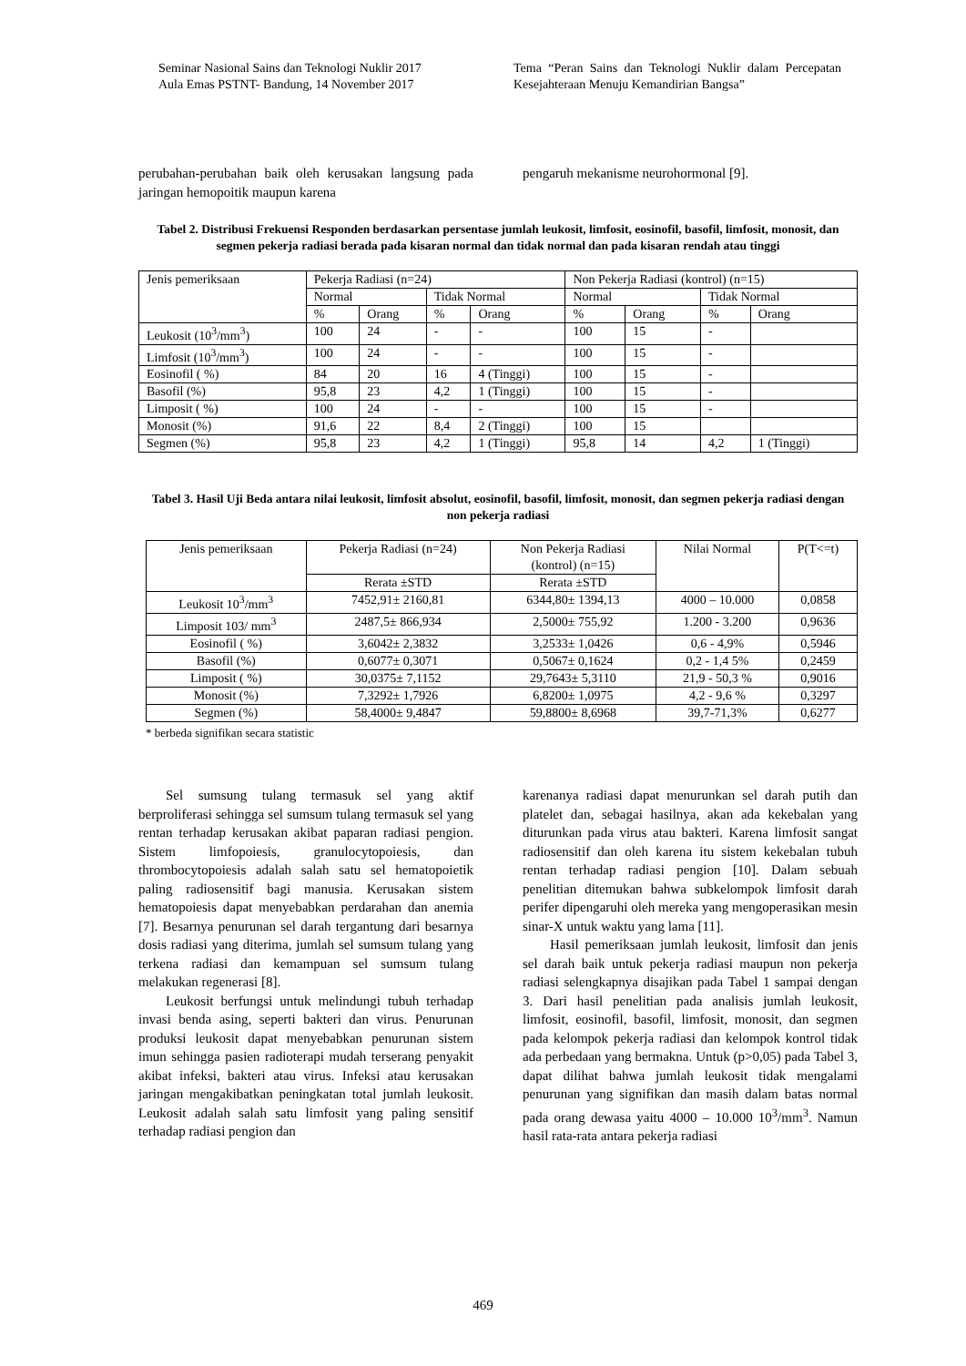Seminar Nasional Sains dan Teknologi Nuklir 2017
Aula Emas PSTNT- Bandung, 14 November 2017
Tema “Peran Sains dan Teknologi Nuklir dalam Percepatan Kesejahteraan Menuju Kemandirian Bangsa”
perubahan-perubahan baik oleh kerusakan langsung pada jaringan hemopoitik maupun karena
pengaruh mekanisme neurohormonal [9].
Tabel 2. Distribusi Frekuensi Responden berdasarkan persentase jumlah leukosit, limfosit, eosinofil, basofil, limfosit, monosit, dan segmen pekerja radiasi berada pada kisaran normal dan tidak normal dan pada kisaran rendah atau tinggi
| Jenis pemeriksaan | Pekerja Radiasi (n=24) | | | | Non Pekerja Radiasi (kontrol) (n=15) | | | |
| --- | --- | --- | --- | --- | --- | --- | --- | --- |
| | Normal | | Tidak Normal | | Normal | | Tidak Normal | |
| | % | Orang | % | Orang | % | Orang | % | Orang |
| Leukosit (10<sup>3</sup>/mm<sup>3</sup>) | 100 | 24 | - | - | 100 | 15 | - | |
| Limfosit (10<sup>3</sup>/mm<sup>3</sup>) | 100 | 24 | - | - | 100 | 15 | - | |
| Eosinofil ( %) | 84 | 20 | 16 | 4 (Tinggi) | 100 | 15 | - | |
| Basofil (%) | 95,8 | 23 | 4,2 | 1 (Tinggi) | 100 | 15 | - | |
| Limposit ( %) | 100 | 24 | - | - | 100 | 15 | - | |
| Monosit (%) | 91,6 | 22 | 8,4 | 2 (Tinggi) | 100 | 15 | | |
| Segmen (%) | 95,8 | 23 | 4,2 | 1 (Tinggi) | 95,8 | 14 | 4,2 | 1 (Tinggi) |
Tabel 3. Hasil Uji Beda antara nilai leukosit, limfosit absolut, eosinofil, basofil, limfosit, monosit, dan segmen pekerja radiasi dengan non pekerja radiasi
| Jenis pemeriksaan | Pekerja Radiasi (n=24) | Non Pekerja Radiasi (kontrol) (n=15) | Nilai Normal | P(T<=t) |
| --- | --- | --- | --- | --- |
| | Rerata ±STD | Rerata ±STD | | |
| Leukosit 10<sup>3</sup>/mm<sup>3</sup> | 7452,91± 2160,81 | 6344,80± 1394,13 | 4000 – 10.000 | 0,0858 |
| Limposit 103/ mm<sup>3</sup> | 2487,5± 866,934 | 2,5000± 755,92 | 1.200 - 3.200 | 0,9636 |
| Eosinofil ( %) | 3,6042± 2,3832 | 3,2533± 1,0426 | 0,6 - 4,9% | 0,5946 |
| Basofil (%) | 0,6077± 0,3071 | 0,5067± 0,1624 | 0,2 - 1,4 5% | 0,2459 |
| Limposit ( %) | 30,0375± 7,1152 | 29,7643± 5,3110 | 21,9 - 50,3 % | 0,9016 |
| Monosit (%) | 7,3292± 1,7926 | 6,8200± 1,0975 | 4,2 - 9,6 % | 0,3297 |
| Segmen (%) | 58,4000± 9,4847 | 59,8800± 8,6968 | 39,7-71,3% | 0,6277 |
* berbeda signifikan secara statistic
Sel sumsung tulang termasuk sel yang aktif berproliferasi sehingga sel sumsum tulang termasuk sel yang rentan terhadap kerusakan akibat paparan radiasi pengion. Sistem limfopoiesis, granulocytopoiesis, dan thrombocytopoiesis adalah salah satu sel hematopoietik paling radiosensitif bagi manusia. Kerusakan sistem hematopoiesis dapat menyebabkan perdarahan dan anemia [7]. Besarnya penurunan sel darah tergantung dari besarnya dosis radiasi yang diterima, jumlah sel sumsum tulang yang terkena radiasi dan kemampuan sel sumsum tulang melakukan regenerasi [8].
Leukosit berfungsi untuk melindungi tubuh terhadap invasi benda asing, seperti bakteri dan virus. Penurunan produksi leukosit dapat menyebabkan penurunan sistem imun sehingga pasien radioterapi mudah terserang penyakit akibat infeksi, bakteri atau virus. Infeksi atau kerusakan jaringan mengakibatkan peningkatan total jumlah leukosit. Leukosit adalah salah satu limfosit yang paling sensitif terhadap radiasi pengion dan
karenanya radiasi dapat menurunkan sel darah putih dan platelet dan, sebagai hasilnya, akan ada kekebalan yang diturunkan pada virus atau bakteri. Karena limfosit sangat radiosensitif dan oleh karena itu sistem kekebalan tubuh rentan terhadap radiasi pengion [10]. Dalam sebuah penelitian ditemukan bahwa subkelompok limfosit darah perifer dipengaruhi oleh mereka yang mengoperasikan mesin sinar-X untuk waktu yang lama [11].
Hasil pemeriksaan jumlah leukosit, limfosit dan jenis sel darah baik untuk pekerja radiasi maupun non pekerja radiasi selengkapnya disajikan pada Tabel 1 sampai dengan 3. Dari hasil penelitian pada analisis jumlah leukosit, limfosit, eosinofil, basofil, limfosit, monosit, dan segmen pada kelompok pekerja radiasi dan kelompok kontrol tidak ada perbedaan yang bermakna. Untuk (p>0,05) pada Tabel 3, dapat dilihat bahwa jumlah leukosit tidak mengalami penurunan yang signifikan dan masih dalam batas normal pada orang dewasa yaitu 4000 – 10.000 10<sup>3</sup>/mm<sup>3</sup>. Namun hasil rata-rata antara pekerja radiasi
469